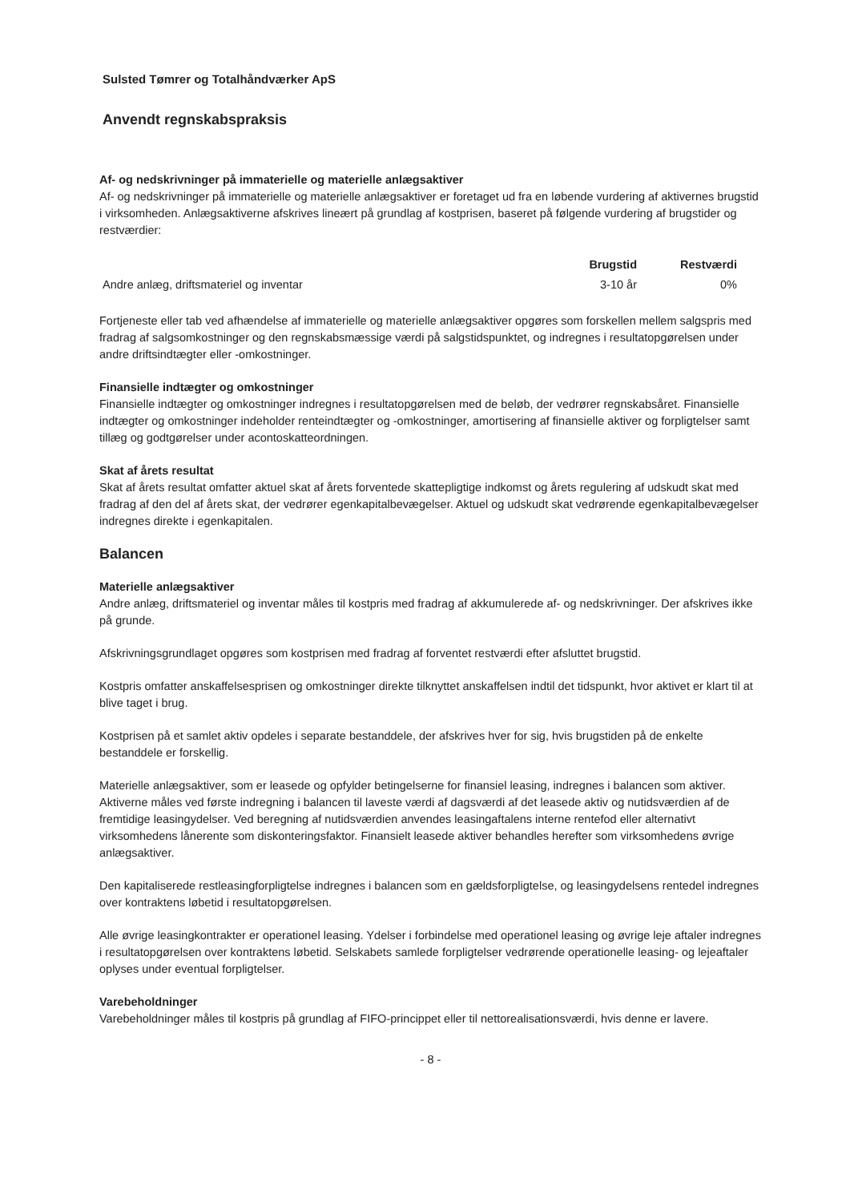Sulsted Tømrer og Totalhåndværker ApS
Anvendt regnskabspraksis
Af- og nedskrivninger på immaterielle og materielle anlægsaktiver
Af- og nedskrivninger på immaterielle og materielle anlægsaktiver er foretaget ud fra en løbende vurdering af aktivernes brugstid i virksomheden. Anlægsaktiverne afskrives lineært på grundlag af kostprisen, baseret på følgende vurdering af brugstider og restværdier:
| | Brugstid | Restværdi |
| --- | --- | --- |
| Andre anlæg, driftsmateriel og inventar | 3-10 år | 0% |
Fortjeneste eller tab ved afhændelse af immaterielle og materielle anlægsaktiver opgøres som forskellen mellem salgspris med fradrag af salgsomkostninger og den regnskabsmæssige værdi på salgstidspunktet, og indregnes i resultatopgørelsen under andre driftsindtægter eller -omkostninger.
Finansielle indtægter og omkostninger
Finansielle indtægter og omkostninger indregnes i resultatopgørelsen med de beløb, der vedrører regnskabsåret. Finansielle indtægter og omkostninger indeholder renteindtægter og -omkostninger, amortisering af finansielle aktiver og forpligtelser samt tillæg og godtgørelser under acontoskatteordningen.
Skat af årets resultat
Skat af årets resultat omfatter aktuel skat af årets forventede skattepligtige indkomst og årets regulering af udskudt skat med fradrag af den del af årets skat, der vedrører egenkapitalbevægelser. Aktuel og udskudt skat vedrørende egenkapitalbevægelser indregnes direkte i egenkapitalen.
Balancen
Materielle anlægsaktiver
Andre anlæg, driftsmateriel og inventar måles til kostpris med fradrag af akkumulerede af- og nedskrivninger. Der afskrives ikke på grunde.
Afskrivningsgrundlaget opgøres som kostprisen med fradrag af forventet restværdi efter afsluttet brugstid.
Kostpris omfatter anskaffelsesprisen og omkostninger direkte tilknyttet anskaffelsen indtil det tidspunkt, hvor aktivet er klart til at blive taget i brug.
Kostprisen på et samlet aktiv opdeles i separate bestanddele, der afskrives hver for sig, hvis brugstiden på de enkelte bestanddele er forskellig.
Materielle anlægsaktiver, som er leasede og opfylder betingelserne for finansiel leasing, indregnes i balancen som aktiver. Aktiverne måles ved første indregning i balancen til laveste værdi af dagsværdi af det leasede aktiv og nutidsværdien af de fremtidige leasingydelser. Ved beregning af nutidsværdien anvendes leasingaftalens interne rentefod eller alternativt virksomhedens lånerente som diskonteringsfaktor. Finansielt leasede aktiver behandles herefter som virksomhedens øvrige anlægsaktiver.
Den kapitaliserede restleasingforpligtelse indregnes i balancen som en gældsforpligtelse, og leasingydelsens rentedel indregnes over kontraktens løbetid i resultatopgørelsen.
Alle øvrige leasingkontrakter er operationel leasing. Ydelser i forbindelse med operationel leasing og øvrige leje aftaler indregnes i resultatopgørelsen over kontraktens løbetid. Selskabets samlede forpligtelser vedrørende operationelle leasing- og lejeaftaler oplyses under eventual forpligtelser.
Varebeholdninger
Varebeholdninger måles til kostpris på grundlag af FIFO-princippet eller til nettorealisationsværdi, hvis denne er lavere.
- 8 -